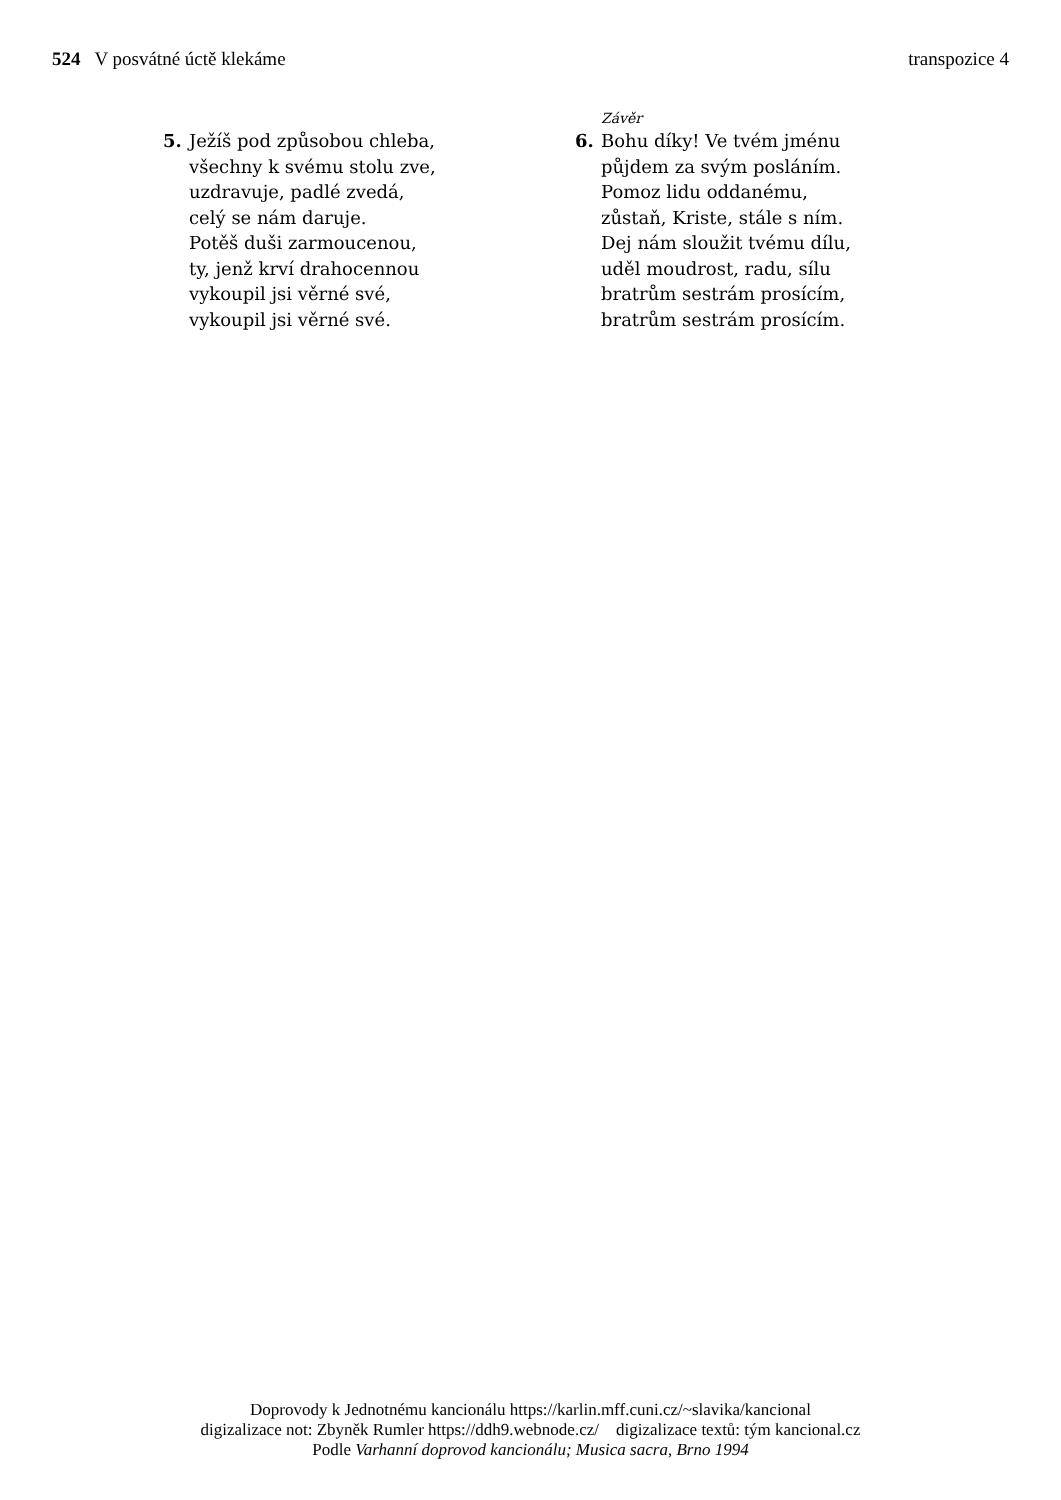524 V posvátné úctě klekáme transpozice 4
5. Ježíš pod způsobou chleba,
všechny k svému stolu zve,
uzdravuje, padlé zvedá,
celý se nám daruje.
Potěš duši zarmoucenou,
ty, jenž krví drahocennou
vykoupil jsi věrné své,
vykoupil jsi věrné své.
Závěr
6. Bohu díky! Ve tvém jménu
půjdem za svým posláním.
Pomoz lidu oddanému,
zůstaň, Kriste, stále s ním.
Dej nám sloužit tvému dílu,
uděl moudrost, radu, sílu
bratrům sestrám prosícím,
bratrům sestrám prosícím.
Doprovody k Jednotnému kancionálu https://karlin.mff.cuni.cz/~slavika/kancional
digizalizace not: Zbyněk Rumler https://ddh9.webnode.cz/ digizalizace textů: tým kancional.cz
Podle Varhanní doprovod kancionálu; Musica sacra, Brno 1994